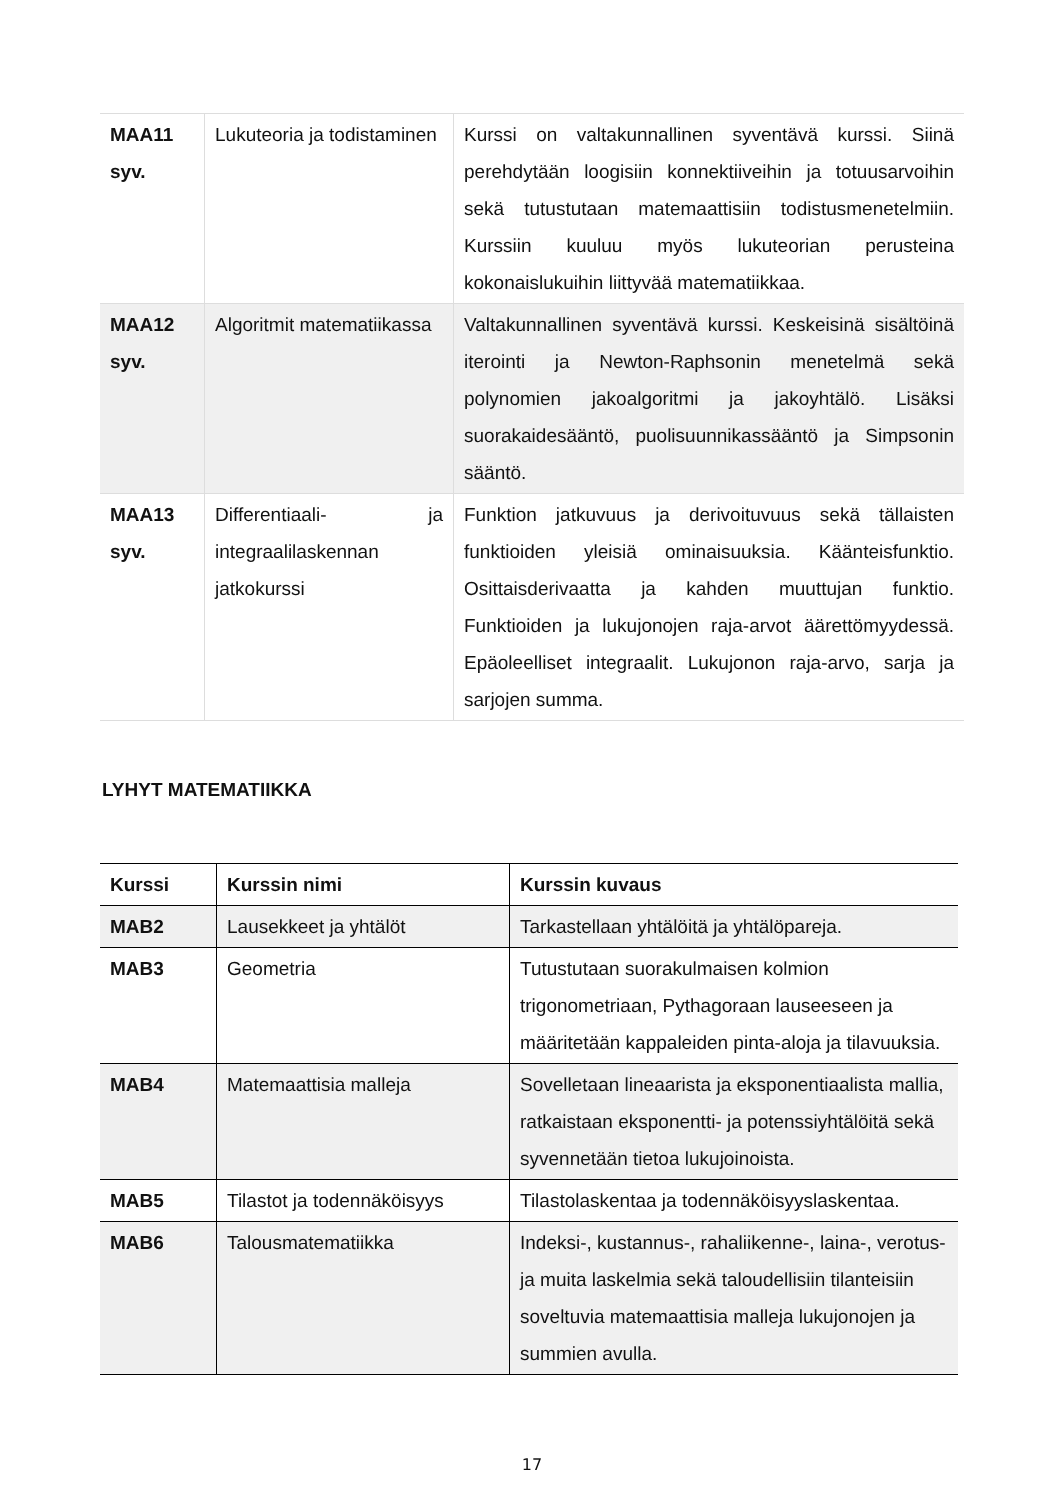| MAA11 syv. | Lukuteoria ja todistaminen | Kurssi on valtakunnallinen syventävä kurssi. Siinä perehdytään loogisiin konnektiiveihin ja totuusarvoihin sekä tutustutaan matemaattisiin todistusmenetelmiin. Kurssiin kuuluu myös lukuteorian perusteina kokonaislukuihin liittyvää matematiikkaa. |
| MAA12 syv. | Algoritmit matematiikassa | Valtakunnallinen syventävä kurssi. Keskeisinä sisältöinä iterointi ja Newton-Raphsonin menetelmä sekä polynomien jakoalgoritmi ja jakoyhtälö. Lisäksi suorakaidesääntö, puolisuunnikassääntö ja Simpsonin sääntö. |
| MAA13 syv. | Differentiaali- ja integraalilaskennan jatkokurssi | Funktion jatkuvuus ja derivoituvuus sekä tällaisten funktioiden yleisiä ominaisuuksia. Käänteisfunktio. Osittaisderivaatta ja kahden muuttujan funktio. Funktioiden ja lukujonojen raja-arvot äärettömyydessä. Epäoleelliset integraalit. Lukujonon raja-arvo, sarja ja sarjojen summa. |
LYHYT MATEMATIIKKA
| Kurssi | Kurssin nimi | Kurssin kuvaus |
| --- | --- | --- |
| MAB2 | Lausekkeet ja yhtälöt | Tarkastellaan yhtälöitä ja yhtälöpareja. |
| MAB3 | Geometria | Tutustutaan suorakulmaisen kolmion trigonometriaan, Pythagoraan lauseeseen ja määritetään kappaleiden pinta-aloja ja tilavuuksia. |
| MAB4 | Matemaattisia malleja | Sovelletaan lineaarista ja eksponentiaalista mallia, ratkaistaan eksponentti- ja potenssiyhtälöitä sekä syvennetään tietoa lukujoinoista. |
| MAB5 | Tilastot ja todennäköisyys | Tilastolaskentaa ja todennäköisyyslaskentaa. |
| MAB6 | Talousmatematiikka | Indeksi-, kustannus-, rahaliikenne-, laina-, verotus- ja muita laskelmia sekä taloudellisiin tilanteisiin soveltuvia matemaattisia malleja lukujonojen ja summien avulla. |
17